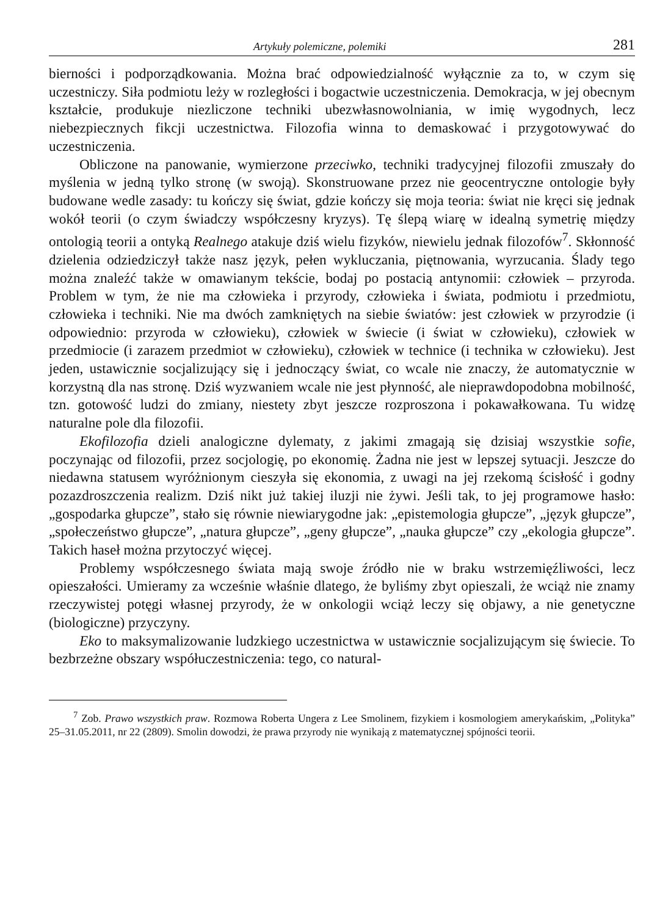Artykuły polemiczne, polemiki 281
bierności i podporządkowania. Można brać odpowiedzialność wyłącznie za to, w czym się uczestniczy. Siła podmiotu leży w rozległości i bogactwie uczestniczenia. Demokracja, w jej obecnym kształcie, produkuje niezliczone techniki ubezwłasnowolniania, w imię wygodnych, lecz niebezpiecznych fikcji uczestnictwa. Filozofia winna to demaskować i przygotowywać do uczestniczenia.
Obliczone na panowanie, wymierzone przeciwko, techniki tradycyjnej filozofii zmuszały do myślenia w jedną tylko stronę (w swoją). Skonstruowane przez nie geocentryczne ontologie były budowane wedle zasady: tu kończy się świat, gdzie kończy się moja teoria: świat nie kręci się jednak wokół teorii (o czym świadczy współczesny kryzys). Tę ślepą wiarę w idealną symetrię między ontologią teorii a ontyką Realnego atakuje dziś wielu fizyków, niewielu jednak filozofów<sup>7</sup>. Skłonność dzielenia odziedziczył także nasz język, pełen wykluczania, piętnowania, wyrzucania. Ślady tego można znaleźć także w omawianym tekście, bodaj po postacią antynomii: człowiek – przyroda. Problem w tym, że nie ma człowieka i przyrody, człowieka i świata, podmiotu i przedmiotu, człowieka i techniki. Nie ma dwóch zamkniętych na siebie światów: jest człowiek w przyrodzie (i odpowiednio: przyroda w człowieku), człowiek w świecie (i świat w człowieku), człowiek w przedmiocie (i zarazem przedmiot w człowieku), człowiek w technice (i technika w człowieku). Jest jeden, ustawicznie socjalizujący się i jednoczący świat, co wcale nie znaczy, że automatycznie w korzystną dla nas stronę. Dziś wyzwaniem wcale nie jest płynność, ale nieprawdopodobna mobilność, tzn. gotowość ludzi do zmiany, niestety zbyt jeszcze rozproszona i pokawałkowana. Tu widzę naturalne pole dla filozofii.
Ekofilozofia dzieli analogiczne dylematy, z jakimi zmagają się dzisiaj wszystkie sofie, poczynając od filozofii, przez socjologię, po ekonomię. Żadna nie jest w lepszej sytuacji. Jeszcze do niedawna statusem wyróżnionym cieszyła się ekonomia, z uwagi na jej rzekomą ścisłość i godny pozazdroszczenia realizm. Dziś nikt już takiej iluzji nie żywi. Jeśli tak, to jej programowe hasło: „gospodarka głupcze”, stało się równie niewiarygodne jak: „epistemologia głupcze”, „język głupcze”, „społeczeństwo głupcze”, „natura głupcze”, „geny głupcze”, „nauka głupcze” czy „ekologia głupcze”. Takich haseł można przytoczyć więcej.
Problemy współczesnego świata mają swoje źródło nie w braku wstrzemięźliwości, lecz opieszałości. Umieramy za wcześnie właśnie dlatego, że byliśmy zbyt opieszali, że wciąż nie znamy rzeczywistej potęgi własnej przyrody, że w onkologii wciąż leczy się objawy, a nie genetyczne (biologiczne) przyczyny.
Eko to maksymalizowanie ludzkiego uczestnictwa w ustawicznie socjalizującym się świecie. To bezbrzeżne obszary współuczestniczenia: tego, co natural-
<sup>7</sup> Zob. Prawo wszystkich praw. Rozmowa Roberta Ungera z Lee Smolinem, fizykiem i kosmologiem amerykańskim, „Polityka” 25–31.05.2011, nr 22 (2809). Smolin dowodzi, że prawa przyrody nie wynikają z matematycznej spójności teorii.